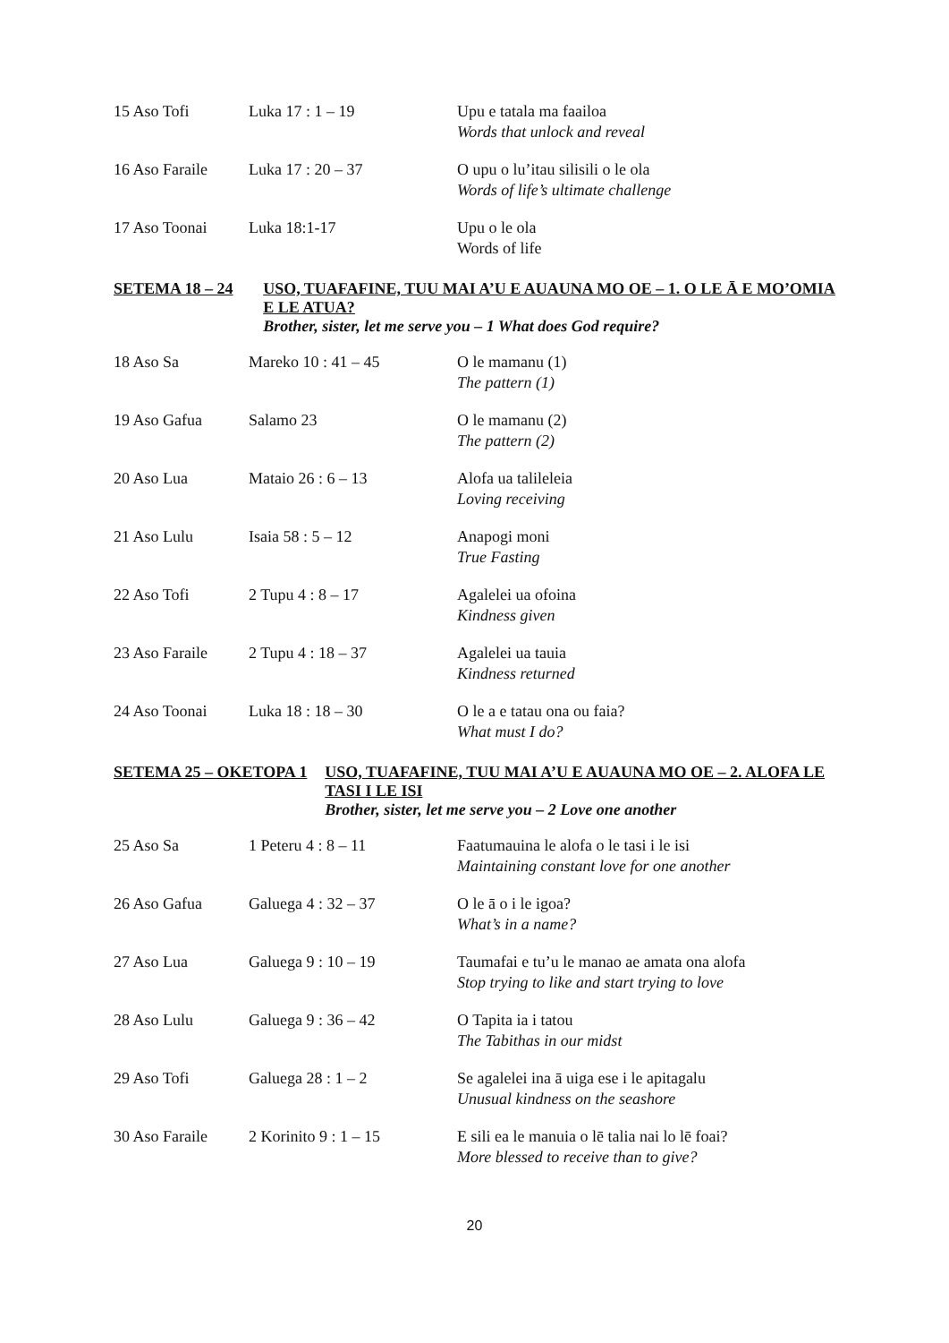| 15 Aso Tofi | Luka 17 : 1 – 19 | Upu e tatala ma faailoa Words that unlock and reveal |
| 16 Aso Faraile | Luka 17 : 20 – 37 | O upu o lu’itau silisili o le ola Words of life’s ultimate challenge |
| 17 Aso Toonai | Luka 18:1-17 | Upu o le ola Words of life |
SETEMA 18 – 24 USO, TUAFAFINE, TUU MAI A’U E AUAUNA MO OE – 1. O LE Ā E MO’OMIA E LE ATUA?
Brother, sister, let me serve you – 1 What does God require?
| 18 Aso Sa | Mareko 10 : 41 – 45 | O le mamanu (1) The pattern (1) |
| 19 Aso Gafua | Salamo 23 | O le mamanu (2) The pattern (2) |
| 20 Aso Lua | Mataio 26 : 6 – 13 | Alofa ua talileleia Loving receiving |
| 21 Aso Lulu | Isaia 58 : 5 – 12 | Anapogi moni True Fasting |
| 22 Aso Tofi | 2 Tupu 4 : 8 – 17 | Agalelei ua ofoina Kindness given |
| 23 Aso Faraile | 2 Tupu 4 : 18 – 37 | Agalelei ua tauia Kindness returned |
| 24 Aso Toonai | Luka 18 : 18 – 30 | O le a e tatau ona ou faia? What must I do? |
SETEMA 25 – OKETOPA 1 USO, TUAFAFINE, TUU MAI A’U E AUAUNA MO OE – 2. ALOFA LE TASI I LE ISI
Brother, sister, let me serve you – 2 Love one another
| 25 Aso Sa | 1 Peteru 4 : 8 – 11 | Faatumauina le alofa o le tasi i le isi Maintaining constant love for one another |
| 26 Aso Gafua | Galuega 4 : 32 – 37 | O le ā o i le igoa? What’s in a name? |
| 27 Aso Lua | Galuega 9 : 10 – 19 | Taumafai e tu’u le manao ae amata ona alofa Stop trying to like and start trying to love |
| 28 Aso Lulu | Galuega 9 : 36 – 42 | O Tapita ia i tatou The Tabithas in our midst |
| 29 Aso Tofi | Galuega 28 : 1 – 2 | Se agalelei ina ā uiga ese i le apitagalu Unusual kindness on the seashore |
| 30 Aso Faraile | 2 Korinito 9 : 1 – 15 | E sili ea le manuia o lē talia nai lo lē foai? More blessed to receive than to give? |
20